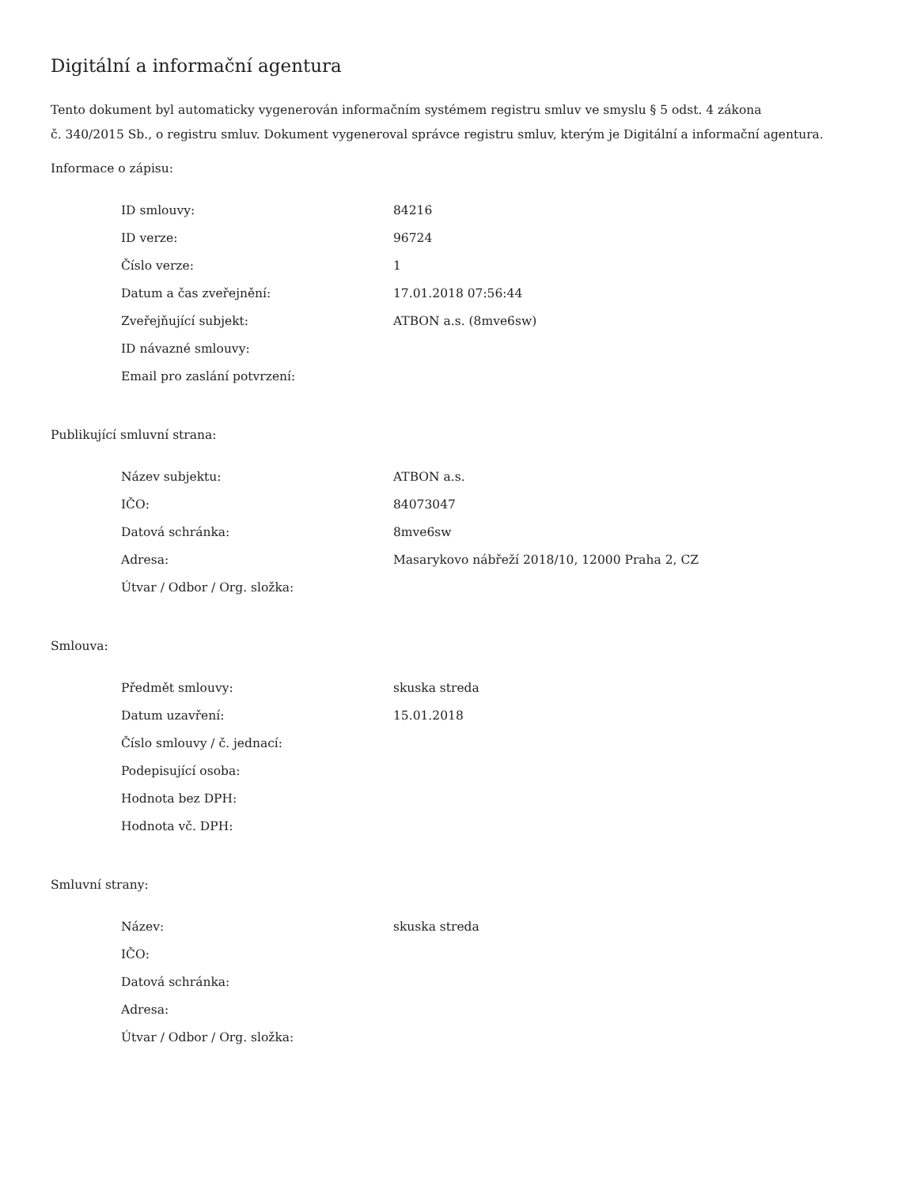Digitální a informační agentura
Tento dokument byl automaticky vygenerován informačním systémem registru smluv ve smyslu § 5 odst. 4 zákona
č. 340/2015 Sb., o registru smluv. Dokument vygeneroval správce registru smluv, kterým je Digitální a informační agentura.
Informace o zápisu:
| ID smlouvy: | 84216 |
| ID verze: | 96724 |
| Číslo verze: | 1 |
| Datum a čas zveřejnění: | 17.01.2018 07:56:44 |
| Zveřejňující subjekt: | ATBON a.s. (8mve6sw) |
| ID návazné smlouvy: | |
| Email pro zaslání potvrzení: | |
Publikující smluvní strana:
| Název subjektu: | ATBON a.s. |
| IČO: | 84073047 |
| Datová schránka: | 8mve6sw |
| Adresa: | Masarykovo nábřeží 2018/10, 12000 Praha 2, CZ |
| Útvar / Odbor / Org. složka: | |
Smlouva:
| Předmět smlouvy: | skuska streda |
| Datum uzavření: | 15.01.2018 |
| Číslo smlouvy / č. jednací: | |
| Podepisující osoba: | |
| Hodnota bez DPH: | |
| Hodnota vč. DPH: | |
Smluvní strany:
| Název: | skuska streda |
| IČO: | |
| Datová schránka: | |
| Adresa: | |
| Útvar / Odbor / Org. složka: | |